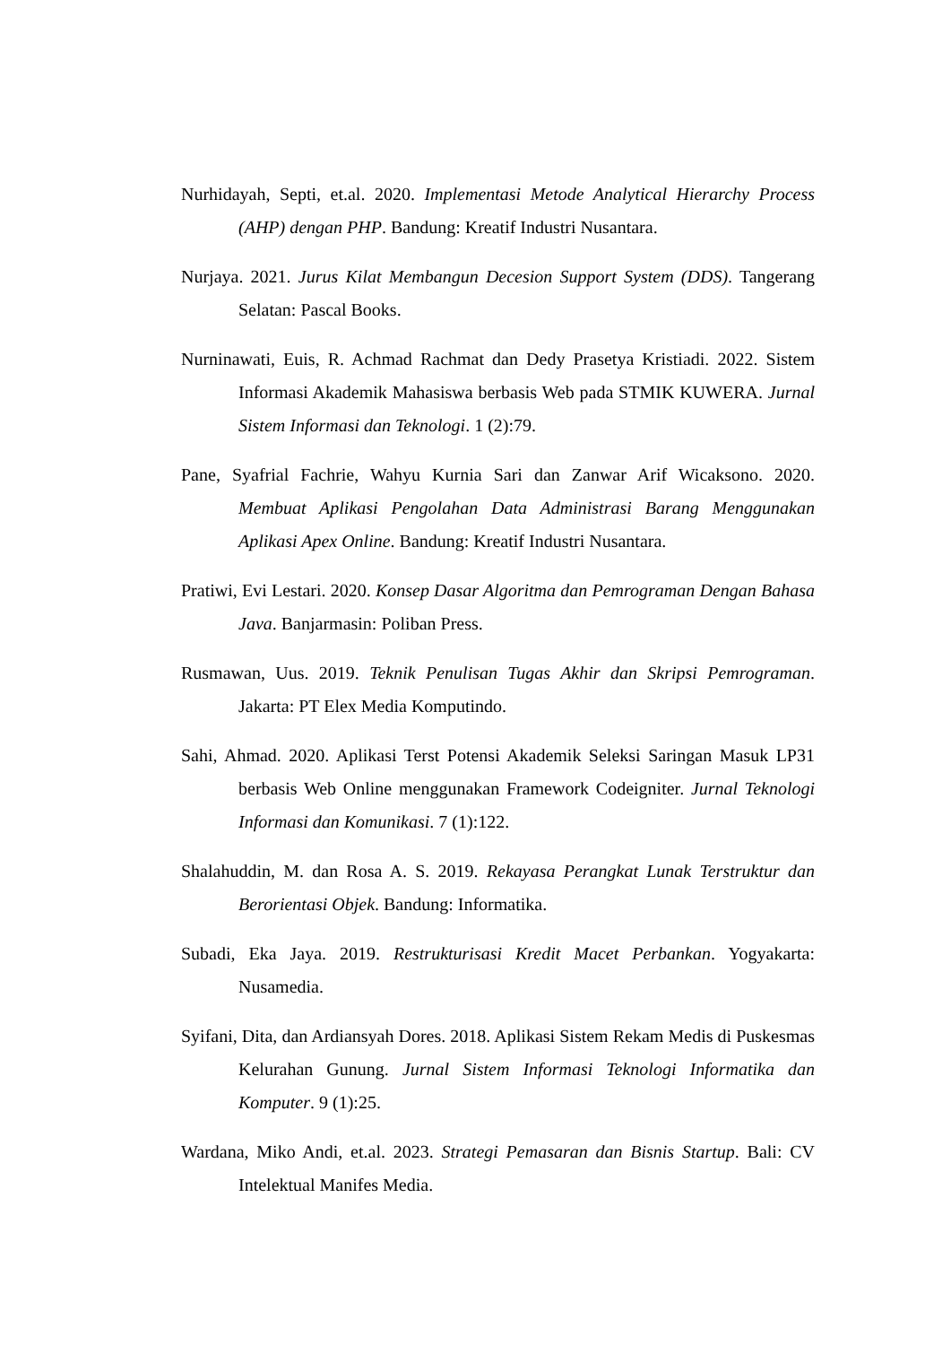Nurhidayah, Septi, et.al. 2020. Implementasi Metode Analytical Hierarchy Process (AHP) dengan PHP. Bandung: Kreatif Industri Nusantara.
Nurjaya. 2021. Jurus Kilat Membangun Decesion Support System (DDS). Tangerang Selatan: Pascal Books.
Nurninawati, Euis, R. Achmad Rachmat dan Dedy Prasetya Kristiadi. 2022. Sistem Informasi Akademik Mahasiswa berbasis Web pada STMIK KUWERA. Jurnal Sistem Informasi dan Teknologi. 1 (2):79.
Pane, Syafrial Fachrie, Wahyu Kurnia Sari dan Zanwar Arif Wicaksono. 2020. Membuat Aplikasi Pengolahan Data Administrasi Barang Menggunakan Aplikasi Apex Online. Bandung: Kreatif Industri Nusantara.
Pratiwi, Evi Lestari. 2020. Konsep Dasar Algoritma dan Pemrograman Dengan Bahasa Java. Banjarmasin: Poliban Press.
Rusmawan, Uus. 2019. Teknik Penulisan Tugas Akhir dan Skripsi Pemrograman. Jakarta: PT Elex Media Komputindo.
Sahi, Ahmad. 2020. Aplikasi Terst Potensi Akademik Seleksi Saringan Masuk LP31 berbasis Web Online menggunakan Framework Codeigniter. Jurnal Teknologi Informasi dan Komunikasi. 7 (1):122.
Shalahuddin, M. dan Rosa A. S. 2019. Rekayasa Perangkat Lunak Terstruktur dan Berorientasi Objek. Bandung: Informatika.
Subadi, Eka Jaya. 2019. Restrukturisasi Kredit Macet Perbankan. Yogyakarta: Nusamedia.
Syifani, Dita, dan Ardiansyah Dores. 2018. Aplikasi Sistem Rekam Medis di Puskesmas Kelurahan Gunung. Jurnal Sistem Informasi Teknologi Informatika dan Komputer. 9 (1):25.
Wardana, Miko Andi, et.al. 2023. Strategi Pemasaran dan Bisnis Startup. Bali: CV Intelektual Manifes Media.